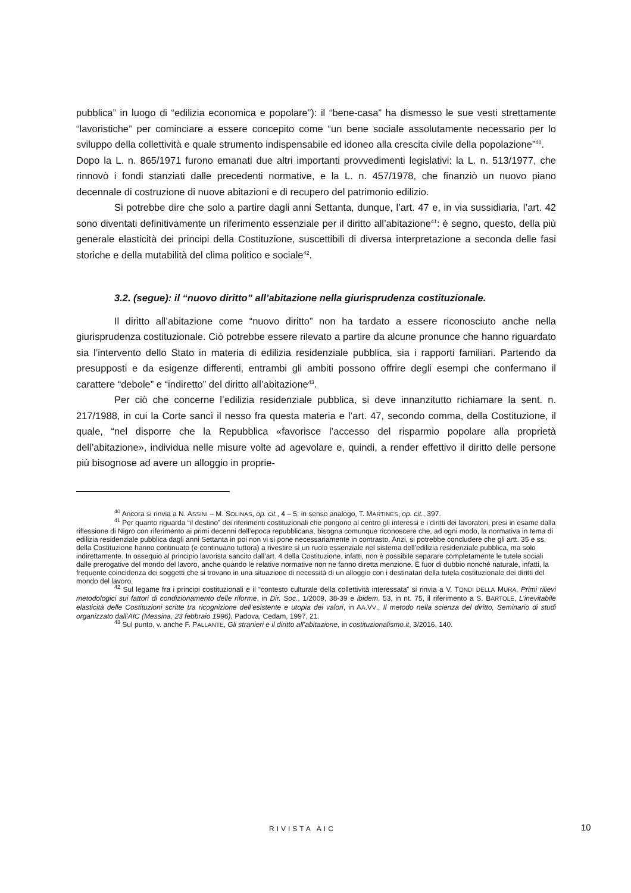pubblica” in luogo di “edilizia economica e popolare”): il “bene-casa” ha dismesso le sue vesti strettamente “lavoristiche” per cominciare a essere concepito come “un bene sociale assolutamente necessario per lo sviluppo della collettività e quale strumento indispensabile ed idoneo alla crescita civile della popolazione”<sup>40</sup>.
Dopo la L. n. 865/1971 furono emanati due altri importanti provvedimenti legislativi: la L. n. 513/1977, che rinnovò i fondi stanziati dalle precedenti normative, e la L. n. 457/1978, che finanziò un nuovo piano decennale di costruzione di nuove abitazioni e di recupero del patrimonio edilizio.
Si potrebbe dire che solo a partire dagli anni Settanta, dunque, l’art. 47 e, in via sussidiaria, l’art. 42 sono diventati definitivamente un riferimento essenziale per il diritto all’abitazione<sup>41</sup>: è segno, questo, della più generale elasticità dei principi della Costituzione, suscettibili di diversa interpretazione a seconda delle fasi storiche e della mutabilità del clima politico e sociale<sup>42</sup>.
3.2. (segue): il “nuovo diritto” all’abitazione nella giurisprudenza costituzionale.
Il diritto all’abitazione come “nuovo diritto” non ha tardato a essere riconosciuto anche nella giurisprudenza costituzionale. Ciò potrebbe essere rilevato a partire da alcune pronunce che hanno riguardato sia l’intervento dello Stato in materia di edilizia residenziale pubblica, sia i rapporti familiari. Partendo da presupposti e da esigenze differenti, entrambi gli ambiti possono offrire degli esempi che confermano il carattere “debole” e “indiretto” del diritto all’abitazione<sup>43</sup>.
Per ciò che concerne l’edilizia residenziale pubblica, si deve innanzitutto richiamare la sent. n. 217/1988, in cui la Corte sancì il nesso fra questa materia e l’art. 47, secondo comma, della Costituzione, il quale, “nel disporre che la Repubblica «favorisce l’accesso del risparmio popolare alla proprietà dell’abitazione», individua nelle misure volte ad agevolare e, quindi, a render effettivo il diritto delle persone più bisognose ad avere un alloggio in proprie-
<sup>40</sup> Ancora si rinvia a N. ASSINI – M. SOLINAS, op. cit., 4 – 5; in senso analogo, T. MARTINES, op. cit., 397.
<sup>41</sup> Per quanto riguarda “il destino” dei riferimenti costituzionali che pongono al centro gli interessi e i diritti dei lavoratori, presi in esame dalla riflessione di Nigro con riferimento ai primi decenni dell’epoca repubblicana, bisogna comunque riconoscere che, ad ogni modo, la normativa in tema di edilizia residenziale pubblica dagli anni Settanta in poi non vi si pone necessariamente in contrasto. Anzi, si potrebbe concludere che gli artt. 35 e ss. della Costituzione hanno continuato (e continuano tuttora) a rivestire sì un ruolo essenziale nel sistema dell’edilizia residenziale pubblica, ma solo indirettamente. In ossequio al principio lavorista sancito dall’art. 4 della Costituzione, infatti, non è possibile separare completamente le tutele sociali dalle prerogative del mondo del lavoro, anche quando le relative normative non ne fanno diretta menzione. È fuor di dubbio nonché naturale, infatti, la frequente coincidenza dei soggetti che si trovano in una situazione di necessità di un alloggio con i destinatari della tutela costituzionale dei diritti del mondo del lavoro.
<sup>42</sup> Sul legame fra i principi costituzionali e il “contesto culturale della collettività interessata” si rinvia a V. TONDI DELLA MURA, Primi rilievi metodologici sui fattori di condizionamento delle riforme, in Dir. Soc., 1/2009, 38-39 e ibidem, 53, in nt. 75, il riferimento a S. BARTOLE, L’inevitabile elasticità delle Costituzioni scritte tra ricognizione dell’esistente e utopia dei valori, in AA.VV., Il metodo nella scienza del diritto, Seminario di studi organizzato dall’AIC (Messina, 23 febbraio 1996), Padova, Cedam, 1997, 21.
<sup>43</sup> Sul punto, v. anche F. PALLANTE, Gli stranieri e il diritto all’abitazione, in costituzionalismo.it, 3/2016, 140.
RIVISTA AIC 10